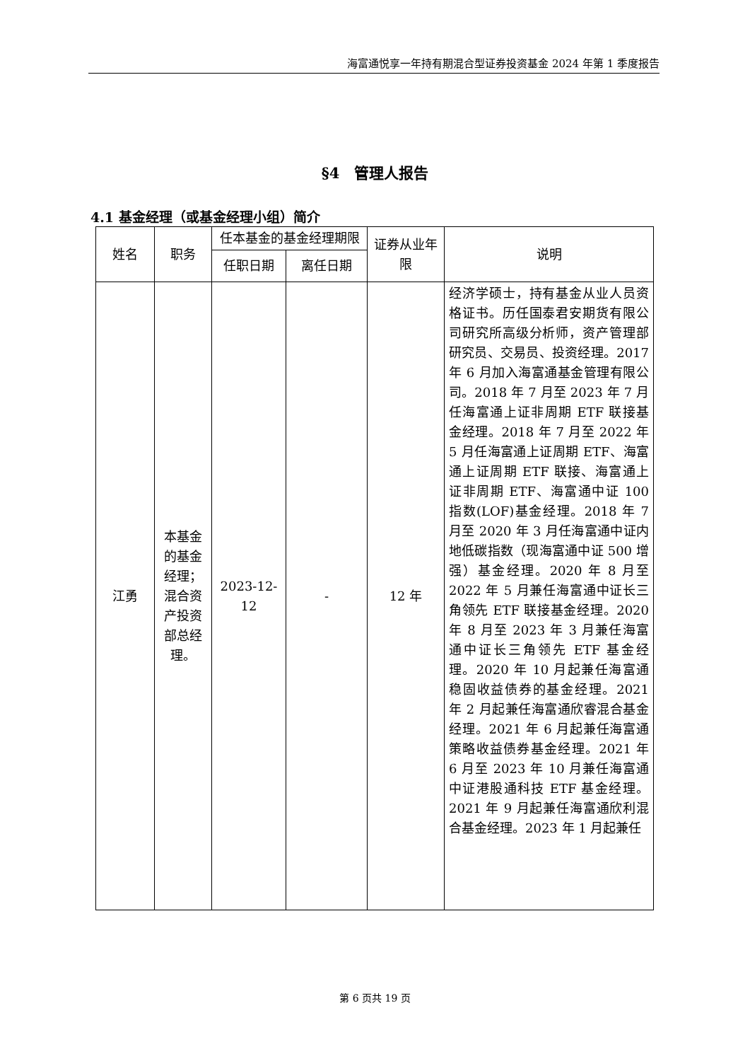海富通悦享一年持有期混合型证券投资基金 2024 年第 1 季度报告
§4　管理人报告
4.1 基金经理（或基金经理小组）简介
| 姓名 | 职务 | 任本基金的基金经理期限 | | 证券从业年限 | 说明 |
| --- | --- | --- | --- | --- | --- |
| | | 任职日期 | 离任日期 | | |
| 江勇 | 本基金的基金经理；混合资产投资部总经理。 | 2023-12-12 | - | 12 年 | 经济学硕士，持有基金从业人员资格证书。历任国泰君安期货有限公司研究所高级分析师，资产管理部研究员、交易员、投资经理。2017 年 6 月加入海富通基金管理有限公司。2018 年 7 月至 2023 年 7 月任海富通上证非周期 ETF 联接基金经理。2018 年 7 月至 2022 年 5 月任海富通上证周期 ETF、海富通上证周期 ETF 联接、海富通上证非周期 ETF、海富通中证 100 指数(LOF)基金经理。2018 年 7 月至 2020 年 3 月任海富通中证内地低碳指数（现海富通中证 500 增强）基金经理。2020 年 8 月至 2022 年 5 月兼任海富通中证长三角领先 ETF 联接基金经理。2020 年 8 月至 2023 年 3 月兼任海富通中证长三角领先 ETF 基金经理。2020 年 10 月起兼任海富通稳固收益债券的基金经理。2021 年 2 月起兼任海富通欣睿混合基金经理。2021 年 6 月起兼任海富通策略收益债券基金经理。2021 年 6 月至 2023 年 10 月兼任海富通中证港股通科技 ETF 基金经理。2021 年 9 月起兼任海富通欣利混合基金经理。2023 年 1 月起兼任 |
第 6 页共 19 页